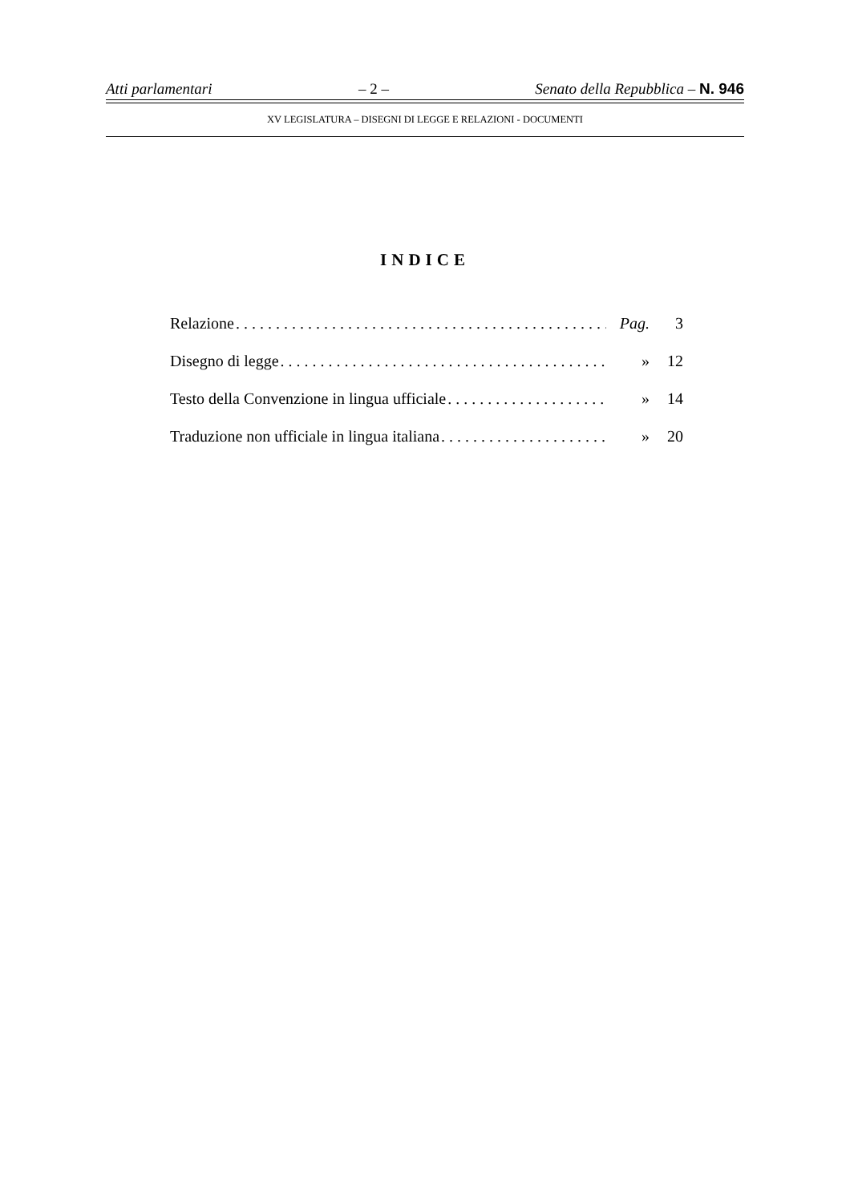Atti parlamentari – 2 – Senato della Repubblica – N. 946
XV LEGISLATURA – DISEGNI DI LEGGE E RELAZIONI - DOCUMENTI
INDICE
Relazione. . . . . . . . . . . . . . . . . . . . . . . . . . . . . . . . . . . . . . . . . . . . . . . Pag. 3
Disegno di legge. . . . . . . . . . . . . . . . . . . . . . . . . . . . . . . . . . . . . . . . . . . » 12
Testo della Convenzione in lingua ufficiale. . . . . . . . . . . . . . . . . . . . . . » 14
Traduzione non ufficiale in lingua italiana. . . . . . . . . . . . . . . . . . . . . . » 20